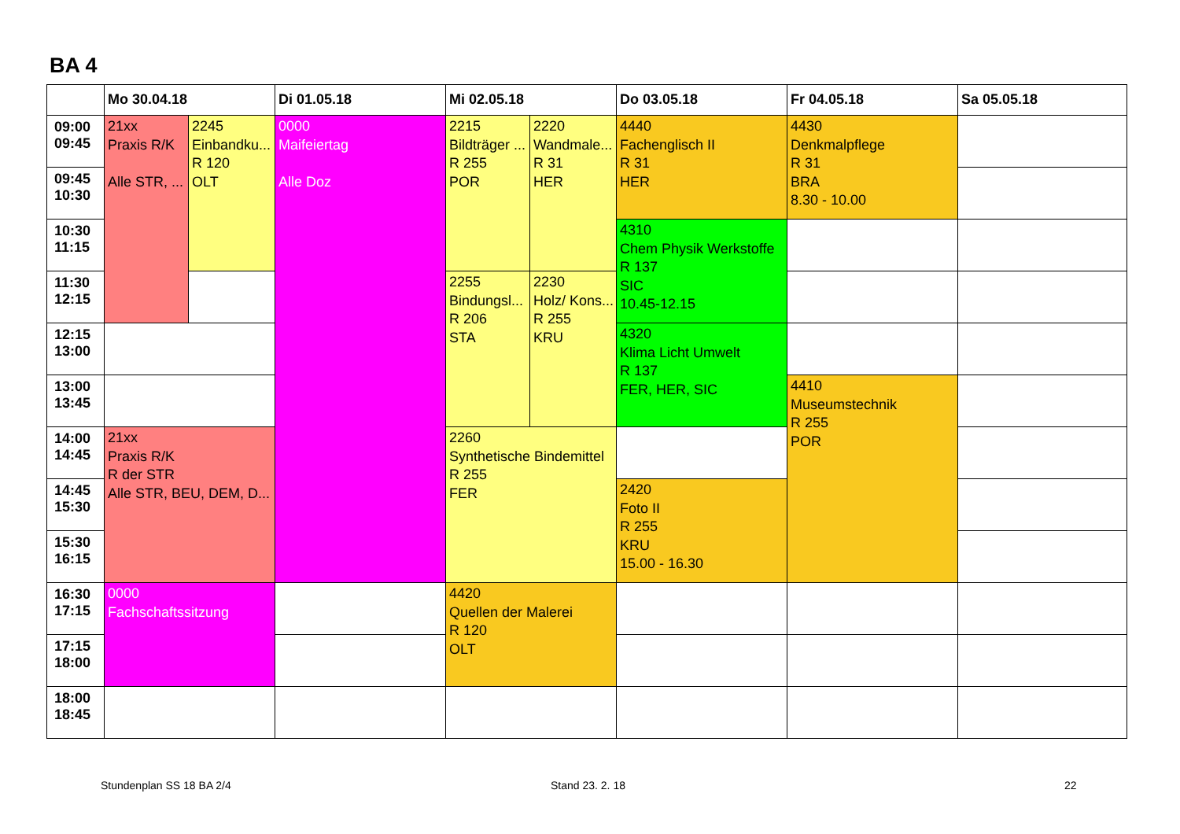BA 4
| | Mo 30.04.18 | | Di 01.05.18 | Mi 02.05.18 | | Do 03.05.18 | Fr 04.05.18 | Sa 05.05.18 |
| --- | --- | --- | --- | --- | --- | --- | --- | --- |
| 09:00 09:45 | 21xx Praxis R/K Alle STR, ... | 2245 Einbandku... R 120 OLT | 0000 Maifeiertag Alle Doz | 2215 Bildträger ... R 255 POR | 2220 Wandmale... R 31 HER | 4440 Fachenglisch II R 31 HER | 4430 Denkmalpflege R 31 BRA 8.30 - 10.00 | |
| 09:45 10:30 | | | | | | | | |
| 10:30 11:15 | | | | | | 4310 Chem Physik Werkstoffe R 137 SIC 10.45-12.15 | | |
| 11:30 12:15 | | | | 2255 Bindungsl... R 206 STA | 2230 Holz/ Kons... R 255 KRU | | | |
| 12:15 13:00 | | | | | | 4320 Klima Licht Umwelt R 137 FER, HER, SIC | | |
| 13:00 13:45 | | | | | | | 4410 Museumstechnik R 255 POR | |
| 14:00 14:45 | 21xx Praxis R/K R der STR Alle STR, BEU, DEM, D... | | | 2260 Synthetische Bindemittel R 255 FER | | | | |
| 14:45 15:30 | | | | | | 2420 Foto II R 255 KRU 15.00 - 16.30 | | |
| 15:30 16:15 | | | | | | | | |
| 16:30 17:15 | 0000 Fachschaftssitzung | | | 4420 Quellen der Malerei R 120 OLT | | | | |
| 17:15 18:00 | | | | | | | | |
| 18:00 18:45 | | | | | | | | |
Stundenplan SS 18 BA 2/4 Stand 23. 2. 18 22